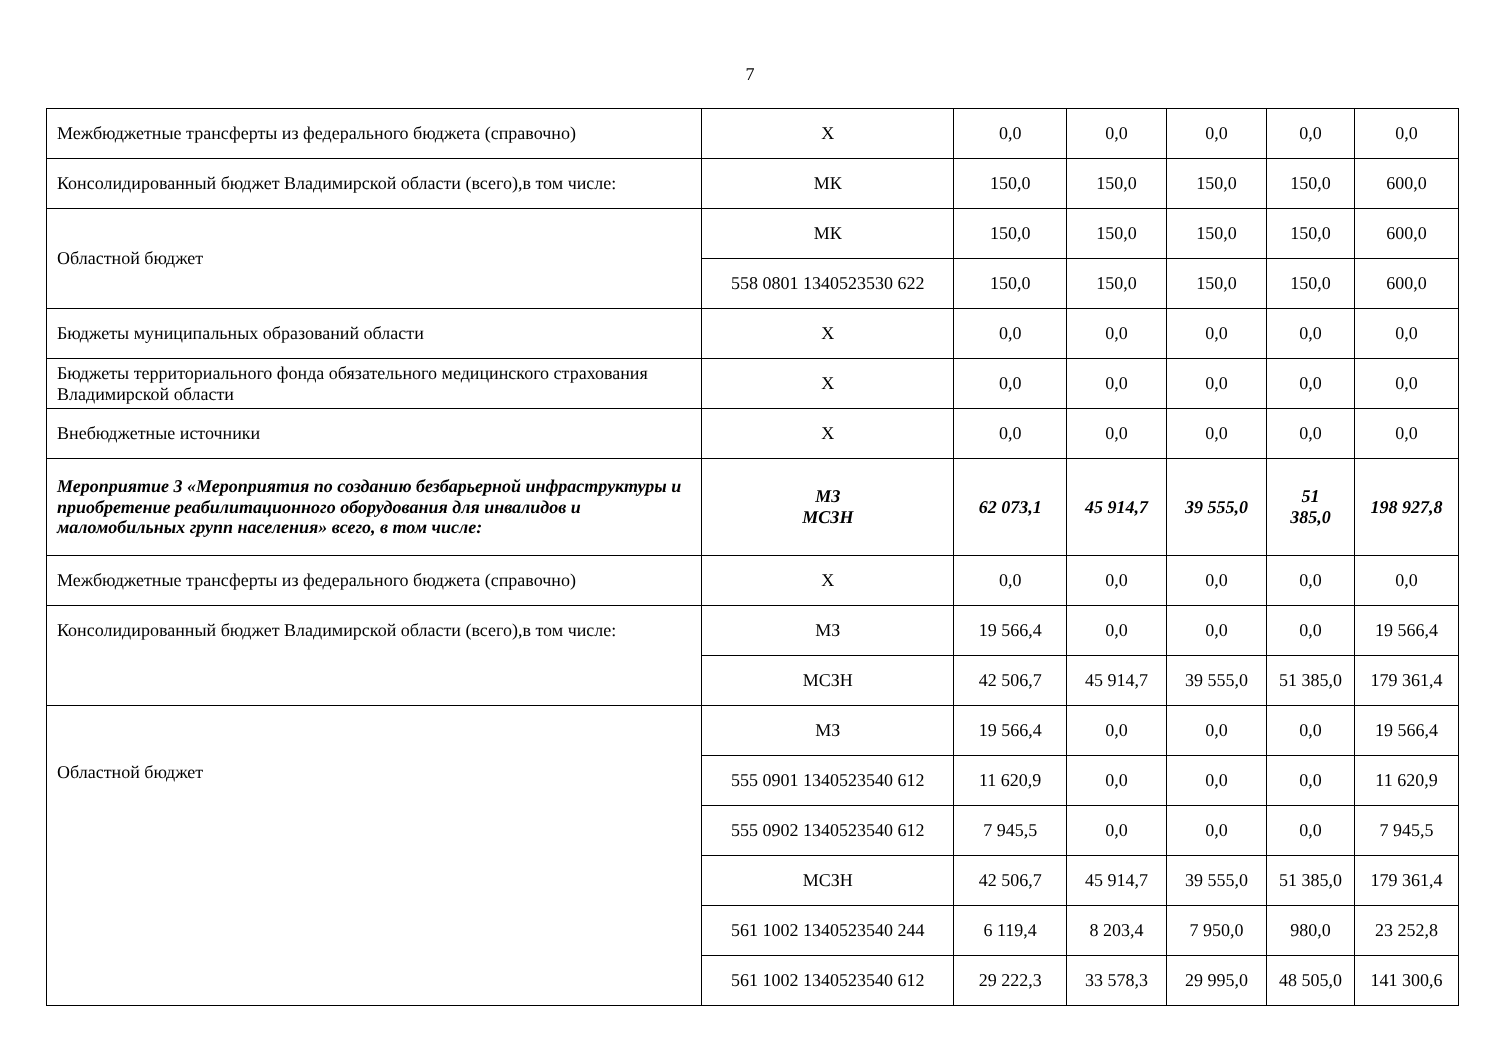7
| Межбюджетные трансферты из федерального бюджета (справочно) | Х | 0,0 | 0,0 | 0,0 | 0,0 | 0,0 |
| Консолидированный бюджет Владимирской области (всего),в том числе: | МК | 150,0 | 150,0 | 150,0 | 150,0 | 600,0 |
| Областной бюджет | МК | 150,0 | 150,0 | 150,0 | 150,0 | 600,0 |
| | 558 0801 1340523530 622 | 150,0 | 150,0 | 150,0 | 150,0 | 600,0 |
| Бюджеты муниципальных образований области | Х | 0,0 | 0,0 | 0,0 | 0,0 | 0,0 |
| Бюджеты территориального фонда обязательного медицинского страхования Владимирской области | Х | 0,0 | 0,0 | 0,0 | 0,0 | 0,0 |
| Внебюджетные источники | Х | 0,0 | 0,0 | 0,0 | 0,0 | 0,0 |
| Мероприятие 3 «Мероприятия по созданию безбарьерной инфраструктуры и приобретение реабилитационного оборудования для инвалидов и маломобильных групп населения» всего, в том числе: | МЗ МСЗН | 62 073,1 | 45 914,7 | 39 555,0 | 51 385,0 | 198 927,8 |
| Межбюджетные трансферты из федерального бюджета (справочно) | Х | 0,0 | 0,0 | 0,0 | 0,0 | 0,0 |
| Консолидированный бюджет Владимирской области (всего),в том числе: | МЗ | 19 566,4 | 0,0 | 0,0 | 0,0 | 19 566,4 |
| | МСЗН | 42 506,7 | 45 914,7 | 39 555,0 | 51 385,0 | 179 361,4 |
| Областной бюджет | МЗ | 19 566,4 | 0,0 | 0,0 | 0,0 | 19 566,4 |
| | 555 0901 1340523540 612 | 11 620,9 | 0,0 | 0,0 | 0,0 | 11 620,9 |
| | 555 0902 1340523540 612 | 7 945,5 | 0,0 | 0,0 | 0,0 | 7 945,5 |
| | МСЗН | 42 506,7 | 45 914,7 | 39 555,0 | 51 385,0 | 179 361,4 |
| | 561 1002 1340523540 244 | 6 119,4 | 8 203,4 | 7 950,0 | 980,0 | 23 252,8 |
| | 561 1002 1340523540 612 | 29 222,3 | 33 578,3 | 29 995,0 | 48 505,0 | 141 300,6 |